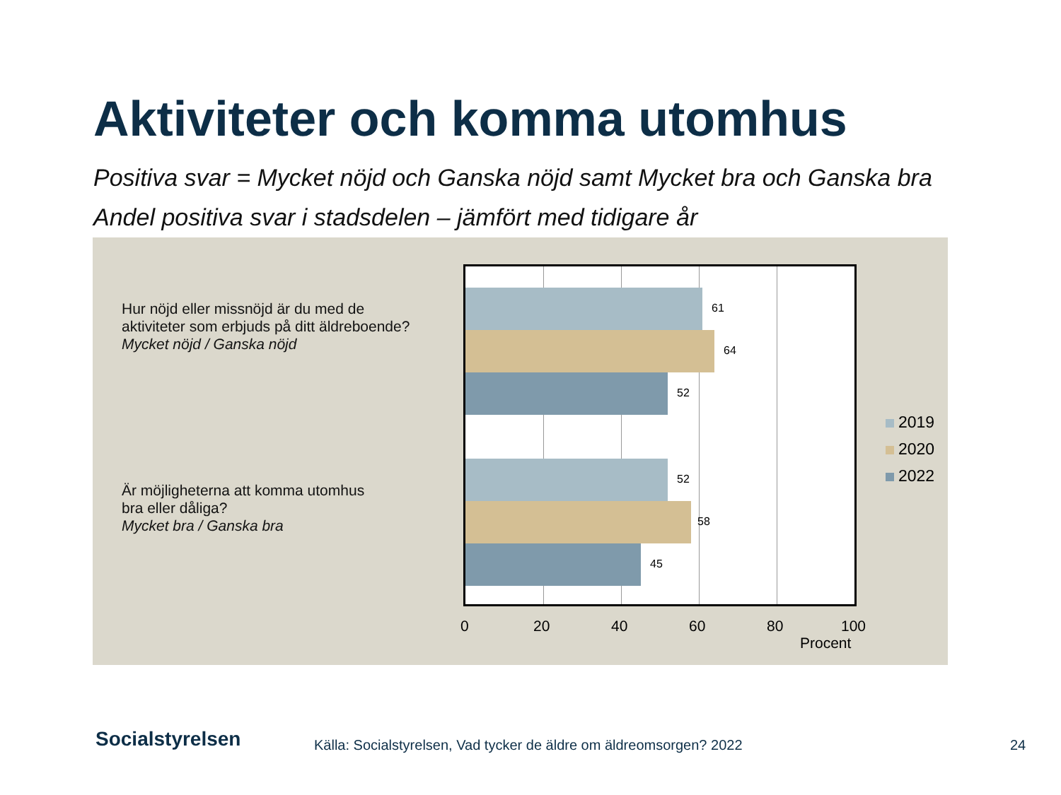Aktiviteter och komma utomhus
Positiva svar = Mycket nöjd och Ganska nöjd samt Mycket bra och Ganska bra
Andel positiva svar i stadsdelen – jämfört med tidigare år
Hur nöjd eller missnöjd är du med de
aktiviteter som erbjuds på ditt äldreboende?
Mycket nöjd / Ganska nöjd
Är möjligheterna att komma utomhus
bra eller dåliga?
Mycket bra / Ganska bra
61
64
52
52
58
45
0 20 40 60 80 100
Procent
2019
2020
2022
Socialstyrelsen
Källa: Socialstyrelsen, Vad tycker de äldre om äldreomsorgen? 2022
24